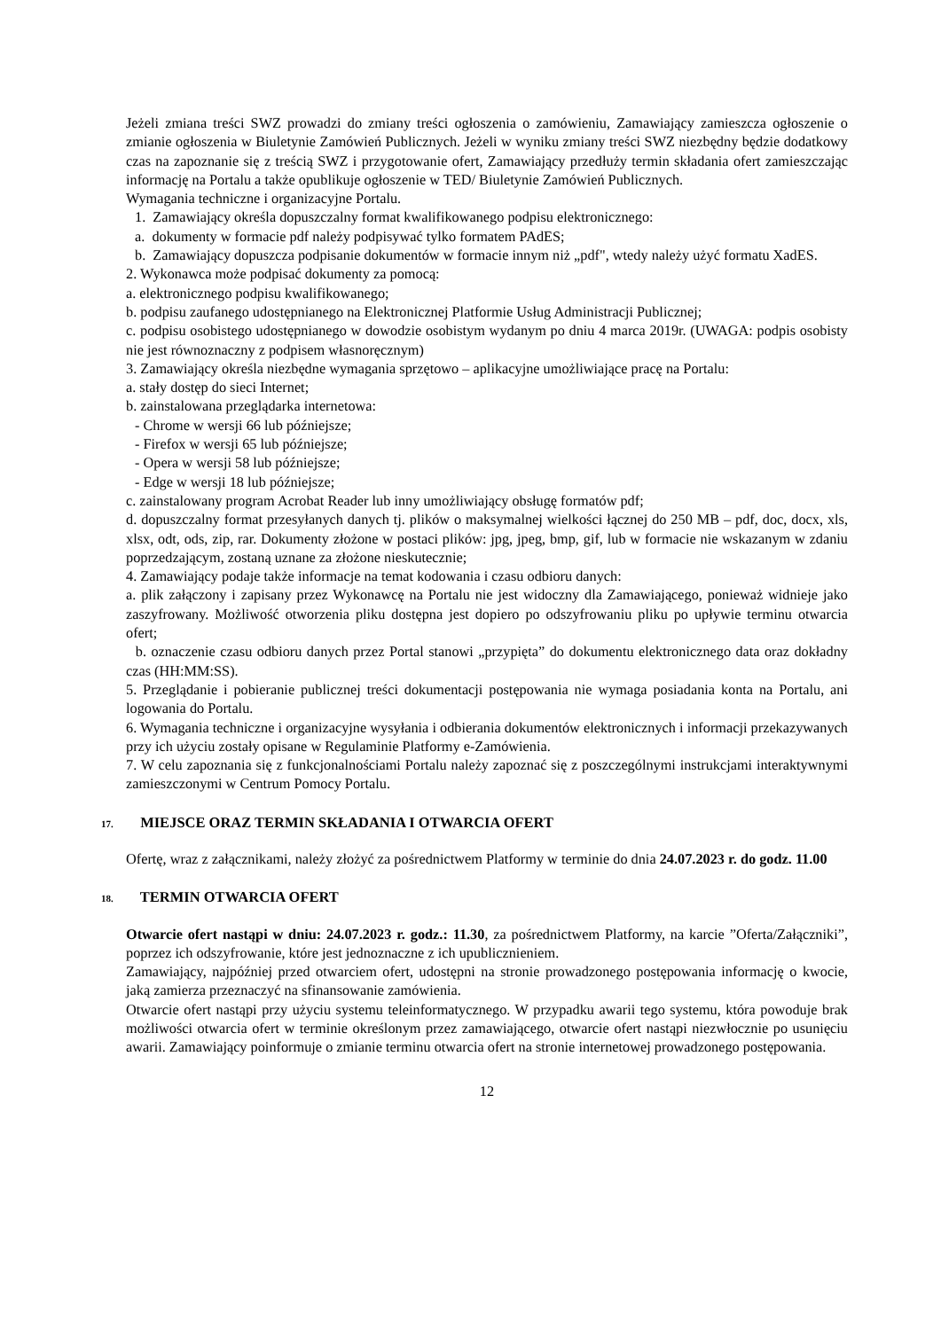Jeżeli zmiana treści SWZ prowadzi do zmiany treści ogłoszenia o zamówieniu, Zamawiający zamieszcza ogłoszenie o zmianie ogłoszenia w Biuletynie Zamówień Publicznych. Jeżeli w wyniku zmiany treści SWZ niezbędny będzie dodatkowy czas na zapoznanie się z treścią SWZ i przygotowanie ofert, Zamawiający przedłuży termin składania ofert zamieszczając informację na Portalu a także opublikuje ogłoszenie w TED/ Biuletynie Zamówień Publicznych.
Wymagania techniczne i organizacyjne Portalu.
1. Zamawiający określa dopuszczalny format kwalifikowanego podpisu elektronicznego:
a. dokumenty w formacie pdf należy podpisywać tylko formatem PAdES;
b. Zamawiający dopuszcza podpisanie dokumentów w formacie innym niż „pdf", wtedy należy użyć formatu XadES.
2. Wykonawca może podpisać dokumenty za pomocą:
a. elektronicznego podpisu kwalifikowanego;
b. podpisu zaufanego udostępnianego na Elektronicznej Platformie Usług Administracji Publicznej;
c. podpisu osobistego udostępnianego w dowodzie osobistym wydanym po dniu 4 marca 2019r. (UWAGA: podpis osobisty nie jest równoznaczny z podpisem własnoręcznym)
3. Zamawiający określa niezbędne wymagania sprzętowo – aplikacyjne umożliwiające pracę na Portalu:
a. stały dostęp do sieci Internet;
b. zainstalowana przeglądarka internetowa:
- Chrome w wersji 66 lub późniejsze;
- Firefox w wersji 65 lub późniejsze;
- Opera w wersji 58 lub późniejsze;
- Edge w wersji 18 lub późniejsze;
c. zainstalowany program Acrobat Reader lub inny umożliwiający obsługę formatów pdf;
d. dopuszczalny format przesyłanych danych tj. plików o maksymalnej wielkości łącznej do 250 MB – pdf, doc, docx, xls, xlsx, odt, ods, zip, rar. Dokumenty złożone w postaci plików: jpg, jpeg, bmp, gif, lub w formacie nie wskazanym w zdaniu poprzedzającym, zostaną uznane za złożone nieskutecznie;
4. Zamawiający podaje także informacje na temat kodowania i czasu odbioru danych:
a. plik załączony i zapisany przez Wykonawcę na Portalu nie jest widoczny dla Zamawiającego, ponieważ widnieje jako zaszyfrowany. Możliwość otworzenia pliku dostępna jest dopiero po odszyfrowaniu pliku po upływie terminu otwarcia ofert;
b. oznaczenie czasu odbioru danych przez Portal stanowi „przypięta” do dokumentu elektronicznego data oraz dokładny czas (HH:MM:SS).
5. Przeglądanie i pobieranie publicznej treści dokumentacji postępowania nie wymaga posiadania konta na Portalu, ani logowania do Portalu.
6. Wymagania techniczne i organizacyjne wysyłania i odbierania dokumentów elektronicznych i informacji przekazywanych przy ich użyciu zostały opisane w Regulaminie Platformy e-Zamówienia.
7. W celu zapoznania się z funkcjonalnościami Portalu należy zapoznać się z poszczególnymi instrukcjami interaktywnymi zamieszczonymi w Centrum Pomocy Portalu.
17. MIEJSCE ORAZ TERMIN SKŁADANIA I OTWARCIA OFERT
Ofertę, wraz z załącznikami, należy złożyć za pośrednictwem Platformy w terminie do dnia 24.07.2023 r. do godz. 11.00
18. TERMIN OTWARCIA OFERT
Otwarcie ofert nastąpi w dniu: 24.07.2023 r. godz.: 11.30, za pośrednictwem Platformy, na karcie ”Oferta/Załączniki”, poprzez ich odszyfrowanie, które jest jednoznaczne z ich upublicznieniem.
Zamawiający, najpóźniej przed otwarciem ofert, udostępni na stronie prowadzonego postępowania informację o kwocie, jaką zamierza przeznaczyć na sfinansowanie zamówienia.
Otwarcie ofert nastąpi przy użyciu systemu teleinformatycznego. W przypadku awarii tego systemu, która powoduje brak możliwości otwarcia ofert w terminie określonym przez zamawiającego, otwarcie ofert nastąpi niezwłocznie po usunięciu awarii. Zamawiający poinformuje o zmianie terminu otwarcia ofert na stronie internetowej prowadzonego postępowania.
12